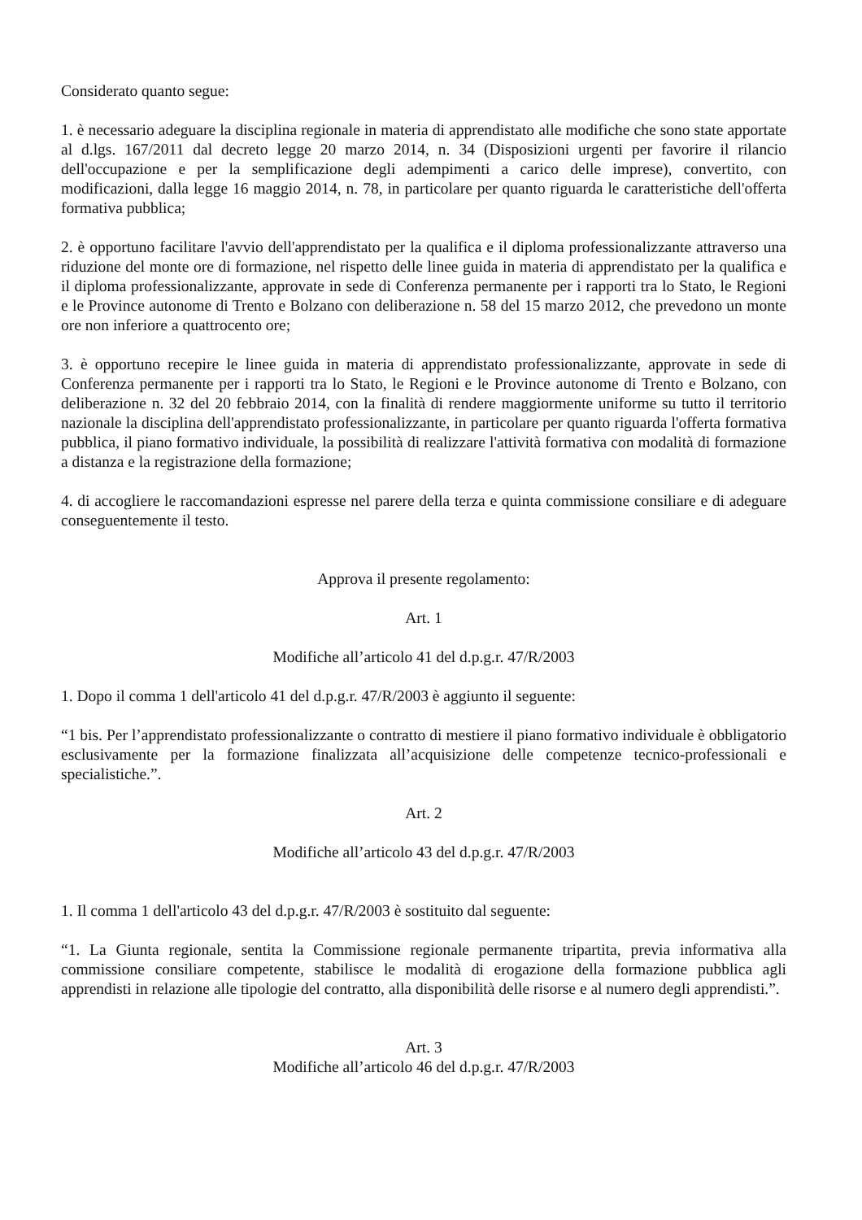Considerato quanto segue:
1. è necessario adeguare la disciplina regionale in materia di apprendistato alle modifiche che sono state apportate al d.lgs. 167/2011 dal decreto legge 20 marzo 2014, n. 34 (Disposizioni urgenti per favorire il rilancio dell'occupazione e per la semplificazione degli adempimenti a carico delle imprese), convertito, con modificazioni, dalla legge 16 maggio 2014, n. 78, in particolare per quanto riguarda le caratteristiche dell'offerta formativa pubblica;
2. è opportuno facilitare l'avvio dell'apprendistato per la qualifica e il diploma professionalizzante attraverso una riduzione del monte ore di formazione, nel rispetto delle linee guida in materia di apprendistato per la qualifica e il diploma professionalizzante, approvate in sede di Conferenza permanente per i rapporti tra lo Stato, le Regioni e le Province autonome di Trento e Bolzano con deliberazione n. 58 del 15 marzo 2012, che prevedono un monte ore non inferiore a quattrocento ore;
3. è opportuno recepire le linee guida in materia di apprendistato professionalizzante, approvate in sede di Conferenza permanente per i rapporti tra lo Stato, le Regioni e le Province autonome di Trento e Bolzano, con deliberazione n. 32 del 20 febbraio 2014, con la finalità di rendere maggiormente uniforme su tutto il territorio nazionale la disciplina dell'apprendistato professionalizzante, in particolare per quanto riguarda l'offerta formativa pubblica, il piano formativo individuale, la possibilità di realizzare l'attività formativa con modalità di formazione a distanza e la registrazione della formazione;
4. di accogliere le raccomandazioni espresse nel parere della terza e quinta commissione consiliare e di adeguare conseguentemente il testo.
Approva il presente regolamento:
Art. 1
Modifiche all’articolo 41 del d.p.g.r. 47/R/2003
1. Dopo il comma 1 dell'articolo 41 del d.p.g.r. 47/R/2003 è aggiunto il seguente:
“1 bis. Per l’apprendistato professionalizzante o contratto di mestiere il piano formativo individuale è obbligatorio esclusivamente per la formazione finalizzata all’acquisizione delle competenze tecnico-professionali e specialistiche.”.
Art. 2
Modifiche all’articolo 43 del d.p.g.r. 47/R/2003
1. Il comma 1 dell'articolo 43 del d.p.g.r. 47/R/2003 è sostituito dal seguente:
“1. La Giunta regionale, sentita la Commissione regionale permanente tripartita, previa informativa alla commissione consiliare competente, stabilisce le modalità di erogazione della formazione pubblica agli apprendisti in relazione alle tipologie del contratto, alla disponibilità delle risorse e al numero degli apprendisti.”.
Art. 3
Modifiche all’articolo 46 del d.p.g.r. 47/R/2003